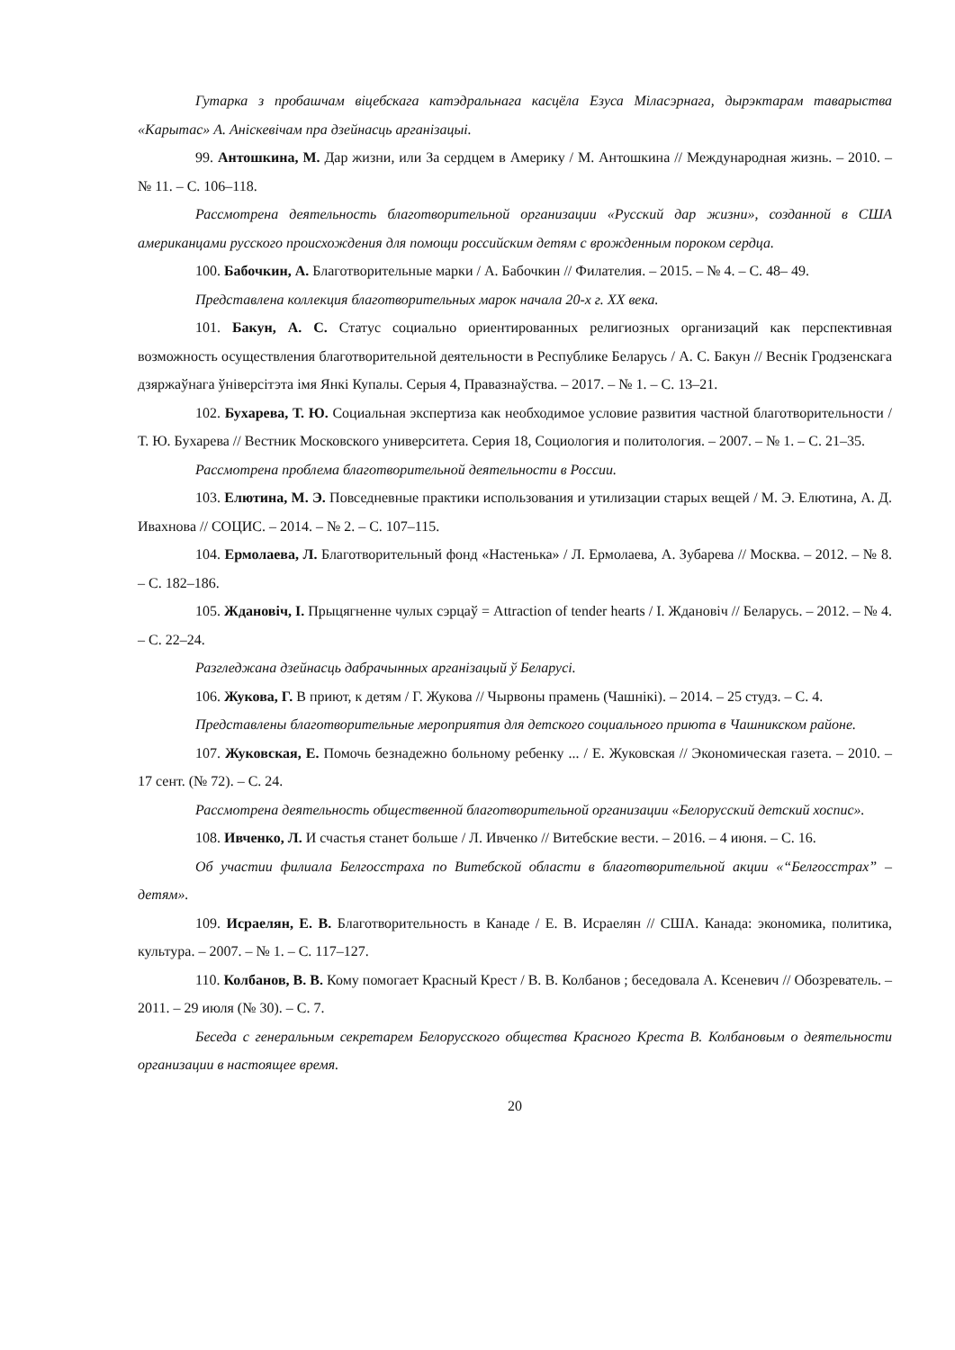Гутарка з пробашчам віцебскага катэдральнага касцёла Езуса Міласэрнага, дырэктарам таварыства «Карытас» А. Аніскевічам пра дзейнасць арганізацыі.
99. Антошкина, М. Дар жизни, или За сердцем в Америку / М. Антошкина // Международная жизнь. – 2010. – № 11. – С. 106–118.
Рассмотрена деятельность благотворительной организации «Русский дар жизни», созданной в США американцами русского происхождения для помощи российским детям с врожденным пороком сердца.
100. Бабочкин, А. Благотворительные марки / А. Бабочкин // Филателия. – 2015. – № 4. – С. 48– 49.
Представлена коллекция благотворительных марок начала 20-х г. XX века.
101. Бакун, А. С. Статус социально ориентированных религиозных организаций как перспективная возможность осуществления благотворительной деятельности в Республике Беларусь / А. С. Бакун // Веснік Гродзенскага дзяржаўнага ўніверсітэта імя Янкі Купалы. Серыя 4, Правазнаўства. – 2017. – № 1. – С. 13–21.
102. Бухарева, Т. Ю. Социальная экспертиза как необходимое условие развития частной благотворительности / Т. Ю. Бухарева // Вестник Московского университета. Серия 18, Социология и политология. – 2007. – № 1. – С. 21–35.
Рассмотрена проблема благотворительной деятельности в России.
103. Елютина, М. Э. Повседневные практики использования и утилизации старых вещей / М. Э. Елютина, А. Д. Ивахнова // СОЦИС. – 2014. – № 2. – С. 107–115.
104. Ермолаева, Л. Благотворительный фонд «Настенька» / Л. Ермолаева, А. Зубарева // Москва. – 2012. – № 8. – С. 182–186.
105. Ждановіч, І. Прыцягненне чулых сэрцаў = Attraction of tender hearts / І. Ждановіч // Беларусь. – 2012. – № 4. – С. 22–24.
Разгледжана дзейнасць дабрачынных арганізацый ў Беларусі.
106. Жукова, Г. В приют, к детям / Г. Жукова // Чырвоны прамень (Чашнікі). – 2014. – 25 студз. – С. 4.
Представлены благотворительные мероприятия для детского социального приюта в Чашникском районе.
107. Жуковская, Е. Помочь безнадежно больному ребенку ... / Е. Жуковская // Экономическая газета. – 2010. – 17 сент. (№ 72). – С. 24.
Рассмотрена деятельность общественной благотворительной организации «Белорусский детский хоспис».
108. Ивченко, Л. И счастья станет больше / Л. Ивченко // Витебские вести. – 2016. – 4 июня. – С. 16.
Об участии филиала Белгосстраха по Витебской области в благотворительной акции «“Белгосстрах” – детям».
109. Исраелян, Е. В. Благотворительность в Канаде / Е. В. Исраелян // США. Канада: экономика, политика, культура. – 2007. – № 1. – С. 117–127.
110. Колбанов, В. В. Кому помогает Красный Крест / В. В. Колбанов ; беседовала А. Ксеневич // Обозреватель. – 2011. – 29 июля (№ 30). – С. 7.
Беседа с генеральным секретарем Белорусского общества Красного Креста В. Колбановым о деятельности организации в настоящее время.
20